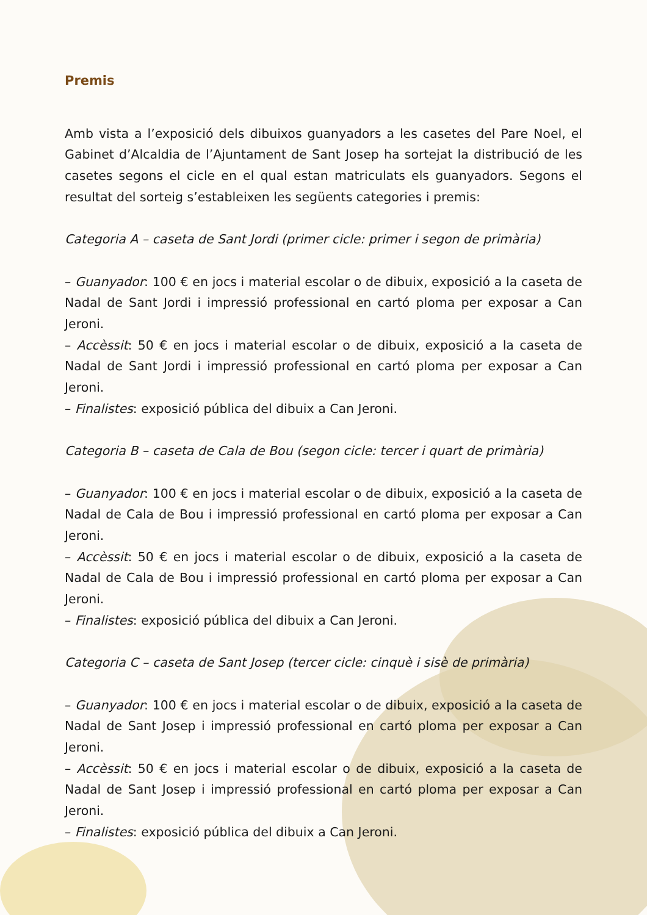Premis
Amb vista a l’exposició dels dibuixos guanyadors a les casetes del Pare Noel, el Gabinet d’Alcaldia de l’Ajuntament de Sant Josep ha sortejat la distribució de les casetes segons el cicle en el qual estan matriculats els guanyadors. Segons el resultat del sorteig s’estableixen les següents categories i premis:
Categoria A – caseta de Sant Jordi (primer cicle: primer i segon de primària)
– Guanyador: 100 € en jocs i material escolar o de dibuix, exposició a la caseta de Nadal de Sant Jordi i impressió professional en cartó ploma per exposar a Can Jeroni.
– Accèssit: 50 € en jocs i material escolar o de dibuix, exposició a la caseta de Nadal de Sant Jordi i impressió professional en cartó ploma per exposar a Can Jeroni.
– Finalistes: exposició pública del dibuix a Can Jeroni.
Categoria B – caseta de Cala de Bou (segon cicle: tercer i quart de primària)
– Guanyador: 100 € en jocs i material escolar o de dibuix, exposició a la caseta de Nadal de Cala de Bou i impressió professional en cartó ploma per exposar a Can Jeroni.
– Accèssit: 50 € en jocs i material escolar o de dibuix, exposició a la caseta de Nadal de Cala de Bou i impressió professional en cartó ploma per exposar a Can Jeroni.
– Finalistes: exposició pública del dibuix a Can Jeroni.
Categoria C – caseta de Sant Josep (tercer cicle: cinquè i sisè de primària)
– Guanyador: 100 € en jocs i material escolar o de dibuix, exposició a la caseta de Nadal de Sant Josep i impressió professional en cartó ploma per exposar a Can Jeroni.
– Accèssit: 50 € en jocs i material escolar o de dibuix, exposició a la caseta de Nadal de Sant Josep i impressió professional en cartó ploma per exposar a Can Jeroni.
– Finalistes: exposició pública del dibuix a Can Jeroni.